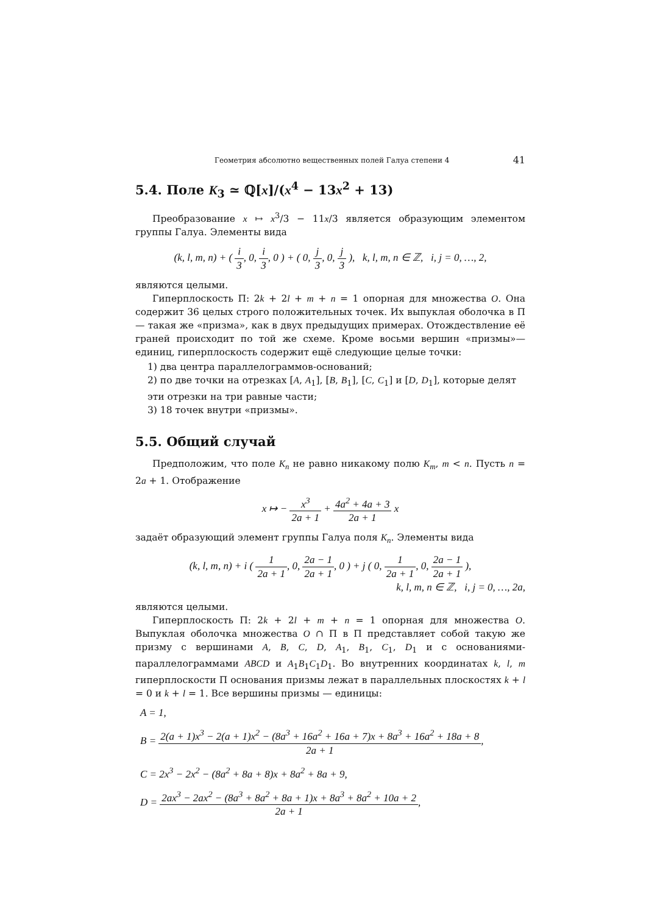Геометрия абсолютно вещественных полей Галуа степени 4 41
5.4. Поле K<sub>3</sub> ≃ ℚ[x]/(x<sup>4</sup> − 13x<sup>2</sup> + 13)
Преобразование x ↦ x<sup>3</sup>/3 − 11x/3 является образующим элементом группы Галуа. Элементы вида
(k, l, m, n) + ( i 3, 0, i 3, 0 ) + ( 0, j 3, 0, j 3 ), k, l, m, n ∈ ℤ, i, j = 0, …, 2,
являются целыми.
Гиперплоскость Π: 2k + 2l + m + n = 1 опорная для множества O. Она содержит 36 целых строго положительных точек. Их выпуклая оболочка в Π — такая же «призма», как в двух предыдущих примерах. Отождествление её граней происходит по той же схеме. Кроме восьми вершин «призмы»— единиц, гиперплоскость содержит ещё следующие целые точки:
1) два центра параллелограммов-оснований;
2) по две точки на отрезках [A, A<sub>1</sub>], [B, B<sub>1</sub>], [C, C<sub>1</sub>] и [D, D<sub>1</sub>], которые делят эти отрезки на три равные части;
3) 18 точек внутри «призмы».
5.5. Общий случай
Предположим, что поле K<sub>n</sub> не равно никакому полю K<sub>m</sub>, m < n. Пусть n = 2a + 1. Отображение
x ↦ − x<sup>3</sup> 2a + 1 + 4a<sup>2</sup> + 4a + 3 2a + 1 x
задаёт образующий элемент группы Галуа поля K<sub>n</sub>. Элементы вида
(k, l, m, n) + i ( 1 2a + 1, 0, 2a − 1 2a + 1, 0 ) + j ( 0, 1 2a + 1, 0, 2a − 1 2a + 1 ),
k, l, m, n ∈ ℤ, i, j = 0, …, 2a,
являются целыми.
Гиперплоскость Π: 2k + 2l + m + n = 1 опорная для множества O. Выпуклая оболочка множества O ∩ Π в Π представляет собой такую же призму с вершинами A, B, C, D, A<sub>1</sub>, B<sub>1</sub>, C<sub>1</sub>, D<sub>1</sub> и с основаниями-параллелограммами ABCD и A<sub>1</sub>B<sub>1</sub>C<sub>1</sub>D<sub>1</sub>. Во внутренних координатах k, l, m гиперплоскости Π основания призмы лежат в параллельных плоскостях k + l = 0 и k + l = 1. Все вершины призмы — единицы:
A = 1,
B = 2(a + 1)x<sup>3</sup> − 2(a + 1)x<sup>2</sup> − (8a<sup>3</sup> + 16a<sup>2</sup> + 16a + 7)x + 8a<sup>3</sup> + 16a<sup>2</sup> + 18a + 8 2a + 1,
C = 2x<sup>3</sup> − 2x<sup>2</sup> − (8a<sup>2</sup> + 8a + 8)x + 8a<sup>2</sup> + 8a + 9,
D = 2ax<sup>3</sup> − 2ax<sup>2</sup> − (8a<sup>3</sup> + 8a<sup>2</sup> + 8a + 1)x + 8a<sup>3</sup> + 8a<sup>2</sup> + 10a + 2 2a + 1,